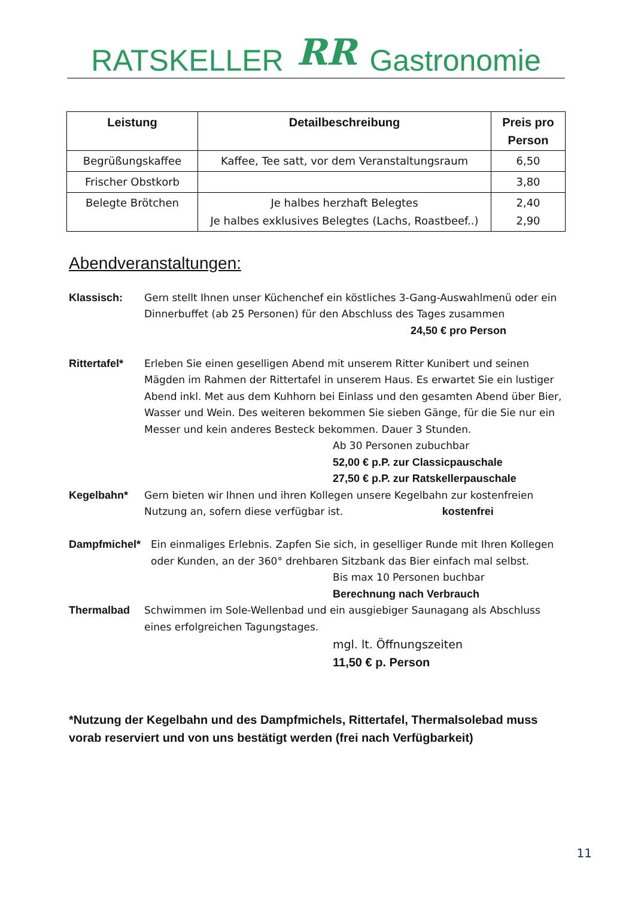RATSKELLER RR Gastronomie
| Leistung | Detailbeschreibung | Preis pro Person |
| --- | --- | --- |
| Begrüßungskaffee | Kaffee, Tee satt, vor dem Veranstaltungsraum | 6,50 |
| Frischer Obstkorb | | 3,80 |
| Belegte Brötchen | Je halbes herzhaft Belegtes Je halbes exklusives Belegtes (Lachs, Roastbeef..) | 2,40 2,90 |
Abendveranstaltungen:
Klassisch: Gern stellt Ihnen unser Küchenchef ein köstliches 3-Gang-Auswahlmenü oder ein Dinnerbuffet (ab 25 Personen) für den Abschluss des Tages zusammen
24,50 € pro Person
Rittertafel*
Erleben Sie einen geselligen Abend mit unserem Ritter Kunibert und seinen Mägden im Rahmen der Rittertafel in unserem Haus. Es erwartet Sie ein lustiger Abend inkl. Met aus dem Kuhhorn bei Einlass und den gesamten Abend über Bier, Wasser und Wein. Des weiteren bekommen Sie sieben Gänge, für die Sie nur ein Messer und kein anderes Besteck bekommen. Dauer 3 Stunden.
Ab 30 Personen zubuchbar
52,00 € p.P. zur Classicpauschale
27,50 € p.P. zur Ratskellerpauschale
Kegelbahn* Gern bieten wir Ihnen und ihren Kollegen unsere Kegelbahn zur kostenfreien Nutzung an, sofern diese verfügbar ist. kostenfrei
Dampfmichel* Ein einmaliges Erlebnis. Zapfen Sie sich, in geselliger Runde mit Ihren Kollegen oder Kunden, an der 360° drehbaren Sitzbank das Bier einfach mal selbst.
Bis max 10 Personen buchbar
Berechnung nach Verbrauch
Thermalbad Schwimmen im Sole-Wellenbad und ein ausgiebiger Saunagang als Abschluss eines erfolgreichen Tagungstages.
mgl. lt. Öffnungszeiten
11,50 € p. Person
*Nutzung der Kegelbahn und des Dampfmichels, Rittertafel, Thermalsolebad muss vorab reserviert und von uns bestätigt werden (frei nach Verfügbarkeit)
11